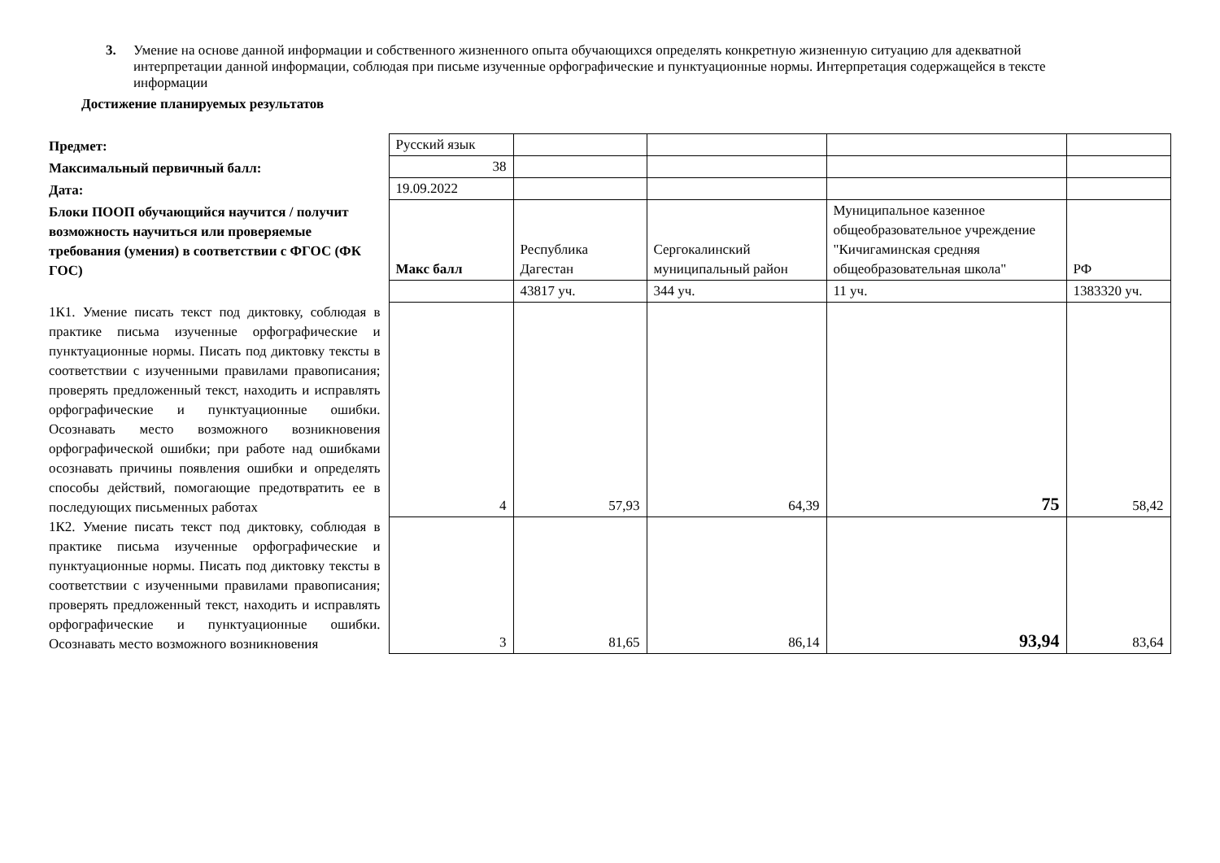3. Умение на основе данной информации и собственного жизненного опыта обучающихся определять конкретную жизненную ситуацию для адекватной интерпретации данной информации, соблюдая при письме изученные орфографические и пунктуационные нормы. Интерпретация содержащейся в тексте информации
Достижение планируемых результатов
| Предмет: | Русский язык | | | | |
| Максимальный первичный балл: | 38 | | | | |
| Дата: | 19.09.2022 | | | | |
| Блоки ПООП обучающийся научится / получит возможность научиться или проверяемые требования (умения) в соответствии с ФГОС (ФК ГОС) | Макс балл | Республика Дагестан | Сергокалинский муниципальный район | Муниципальное казенное общеобразовательное учреждение "Кичигаминская средняя общеобразовательная школа" | РФ |
| | | 43817 уч. | 344 уч. | 11 уч. | 1383320 уч. |
| 1К1. Умение писать текст под диктовку, соблюдая в практике письма изученные орфографические и пунктуационные нормы. Писать под диктовку тексты в соответствии с изученными правилами правописания; проверять предложенный текст, находить и исправлять орфографические и пунктуационные ошибки. Осознавать место возможного возникновения орфографической ошибки; при работе над ошибками осознавать причины появления ошибки и определять способы действий, помогающие предотвратить ее в последующих письменных работах | 4 | 57,93 | 64,39 | 75 | 58,42 |
| 1К2. Умение писать текст под диктовку, соблюдая в практике письма изученные орфографические и пунктуационные нормы. Писать под диктовку тексты в соответствии с изученными правилами правописания; проверять предложенный текст, находить и исправлять орфографические и пунктуационные ошибки. Осознавать место возможного возникновения | 3 | 81,65 | 86,14 | 93,94 | 83,64 |